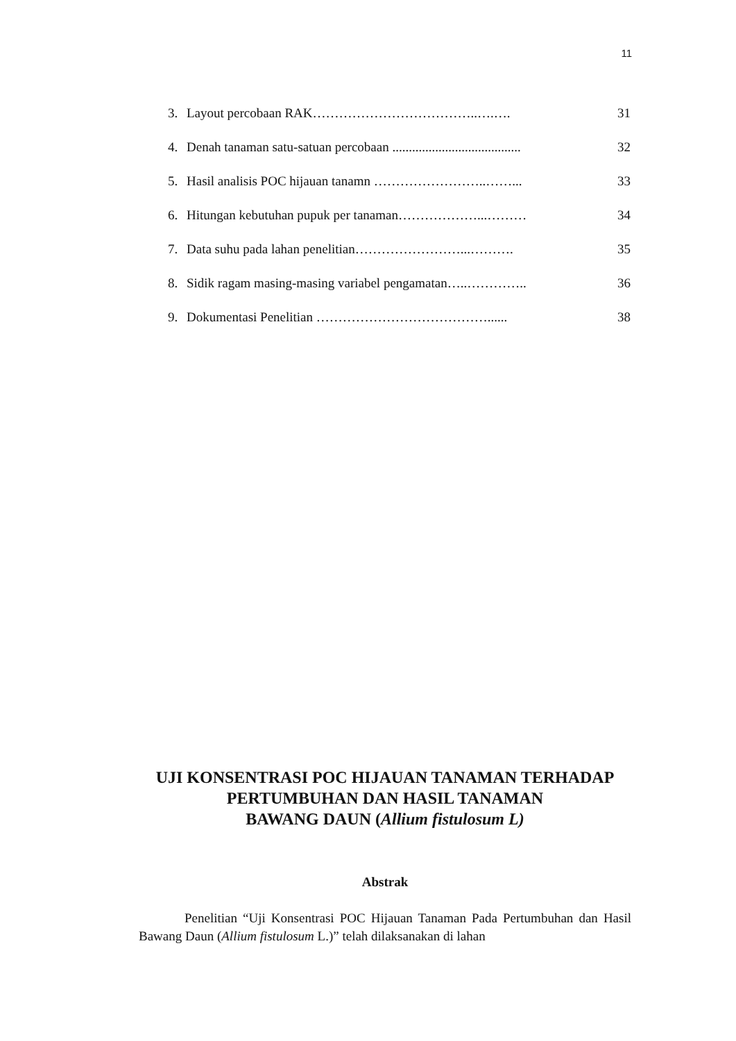11
3. Layout percobaan RAK………………………………..….….
31
4. Denah tanaman satu-satuan percobaan .......................................
32
5. Hasil analisis POC hijauan tanamn ……………………..……...
33
6. Hitungan kebutuhan pupuk per tanaman………………...………
34
7. Data suhu pada lahan penelitian……………………...……….
35
8. Sidik ragam masing-masing variabel pengamatan…..…………..
36
9. Dokumentasi Penelitian …………………………………......
38
UJI KONSENTRASI POC HIJAUAN TANAMAN TERHADAP
PERTUMBUHAN DAN HASIL TANAMAN
BAWANG DAUN (Allium fistulosum L)
Abstrak
Penelitian “Uji Konsentrasi POC Hijauan Tanaman Pada Pertumbuhan dan Hasil Bawang Daun (Allium fistulosum L.)” telah dilaksanakan di lahan